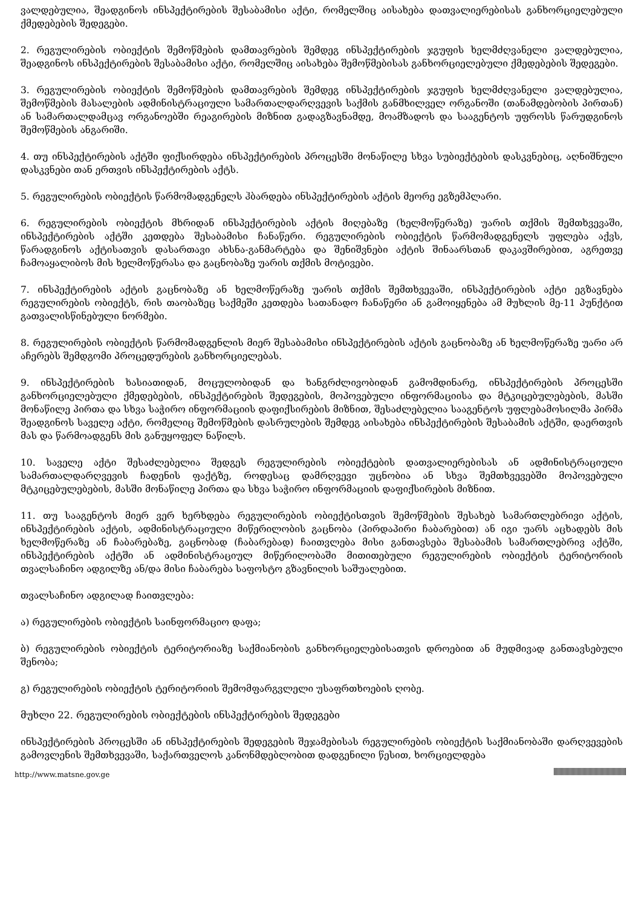ვალდებულია, შეადგინოს ინსპექტირების შესაბამისი აქტი, რომელშიც აისახება დათვალიერებისას განხორციელებული ქმედებების შედეგები.
2. რეგულირების ობიექტის შემოწმების დამთავრების შემდეგ ინსპექტირების ჯგუფის ხელმძღვანელი ვალდებულია, შეადგინოს ინსპექტირების შესაბამისი აქტი, რომელშიც აისახება შემოწმებისას განხორციელებული ქმედებების შედეგები.
3. რეგულირების ობიექტის შემოწმების დამთავრების შემდეგ ინსპექტირების ჯგუფის ხელმძღვანელი ვალდებულია, შემოწმების მასალების ადმინისტრაციული სამართალდარღვევის საქმის განმხილველ ორგანოში (თანამდებობის პირთან) ან სამართალდამცავ ორგანოებში რეაგირების მიზნით გადაგზავნამდე, მოამზადოს და სააგენტოს უფროსს წარუდგინოს შემოწმების ანგარიში.
4. თუ ინსპექტირების აქტში ფიქსირდება ინსპექტირების პროცესში მონაწილე სხვა სუბიექტების დასკვნებიც, აღნიშნული დასკვნები თან ერთვის ინსპექტირების აქტს.
5. რეგულირების ობიექტის წარმომადგენელს ჰბარდება ინსპექტირების აქტის მეორე ეგზემპლარი.
6. რეგულირების ობიექტის მხრიდან ინსპექტირების აქტის მიღებაზე (ხელმოწერაზე) უარის თქმის შემთხვევაში, ინსპექტირების აქტში კეთდება შესაბამისი ჩანაწერი. რეგულირების ობიექტის წარმომადგენელს უფლება აქვს, წარადგინოს აქტისათვის დასართავი ახსნა-განმარტება და შენიშვნები აქტის შინაარსთან დაკავშირებით, აგრეთვე ჩამოაყალიბოს მის ხელმოწერასა და გაცნობაზე უარის თქმის მოტივები.
7. ინსპექტირების აქტის გაცნობაზე ან ხელმოწერაზე უარის თქმის შემთხვევაში, ინსპექტირების აქტი ეგზავნება რეგულირების ობიექტს, რის თაობაზეც საქმეში კეთდება სათანადო ჩანაწერი ან გამოიყენება ამ მუხლის მე-11 პუნქტით გათვალისწინებული ნორმები.
8. რეგულირების ობიექტის წარმომადგენლის მიერ შესაბამისი ინსპექტირების აქტის გაცნობაზე ან ხელმოწერაზე უარი არ აჩერებს შემდგომი პროცედურების განხორციელებას.
9. ინსპექტირების ხასიათიდან, მოცულობიდან და ხანგრძლივობიდან გამომდინარე, ინსპექტირების პროცესში განხორციელებული ქმედებების, ინსპექტირების შედეგების, მოპოვებული ინფორმაციისა და მტკიცებულებების, მასში მონაწილე პირთა და სხვა საჭირო ინფორმაციის დაფიქსირების მიზნით, შესაძლებელია სააგენტოს უფლებამოსილმა პირმა შეადგინოს საველე აქტი, რომელიც შემოწმების დასრულების შემდეგ აისახება ინსპექტირების შესაბამის აქტში, დაერთვის მას და წარმოადგენს მის განუყოფელ ნაწილს.
10. საველე აქტი შესაძლებელია შედგეს რეგულირების ობიექტების დათვალიერებისას ან ადმინისტრაციული სამართალდარღვევის ჩადენის ფაქტზე, როდესაც დამრღვევი უცნობია ან სხვა შემთხვევებში მოპოვებული მტკიცებულებების, მასში მონაწილე პირთა და სხვა საჭირო ინფორმაციის დაფიქსირების მიზნით.
11. თუ სააგენტოს მიერ ვერ ხერხდება რეგულირების ობიექტისთვის შემოწმების შესახებ სამართლებრივი აქტის, ინსპექტირების აქტის, ადმინისტრაციული მიწერილობის გაცნობა (პირდაპირი ჩაბარებით) ან იგი უარს აცხადებს მის ხელმოწერაზე ან ჩაბარებაზე, გაცნობად (ჩაბარებად) ჩაითვლება მისი განთავსება შესაბამის სამართლებრივ აქტში, ინსპექტირების აქტში ან ადმინისტრაციულ მიწერილობაში მითითებული რეგულირების ობიექტის ტერიტორიის თვალსაჩინო ადგილზე ან/და მისი ჩაბარება საფოსტო გზავნილის საშუალებით.
თვალსაჩინო ადგილად ჩაითვლება:
ა) რეგულირების ობიექტის საინფორმაციო დაფა;
ბ) რეგულირების ობიექტის ტერიტორიაზე საქმიანობის განხორციელებისათვის დროებით ან მუდმივად განთავსებული შენობა;
გ) რეგულირების ობიექტის ტერიტორიის შემომფარგვლელი უსაფრთხოების ღობე.
მუხლი 22. რეგულირების ობიექტების ინსპექტირების შედეგები
ინსპექტირების პროცესში ან ინსპექტირების შედეგების შეჯამებისას რეგულირების ობიექტის საქმიანობაში დარღვევების გამოვლენის შემთხვევაში, საქართველოს კანონმდებლობით დადგენილი წესით, ხორციელდება
http://www.matsne.gov.ge